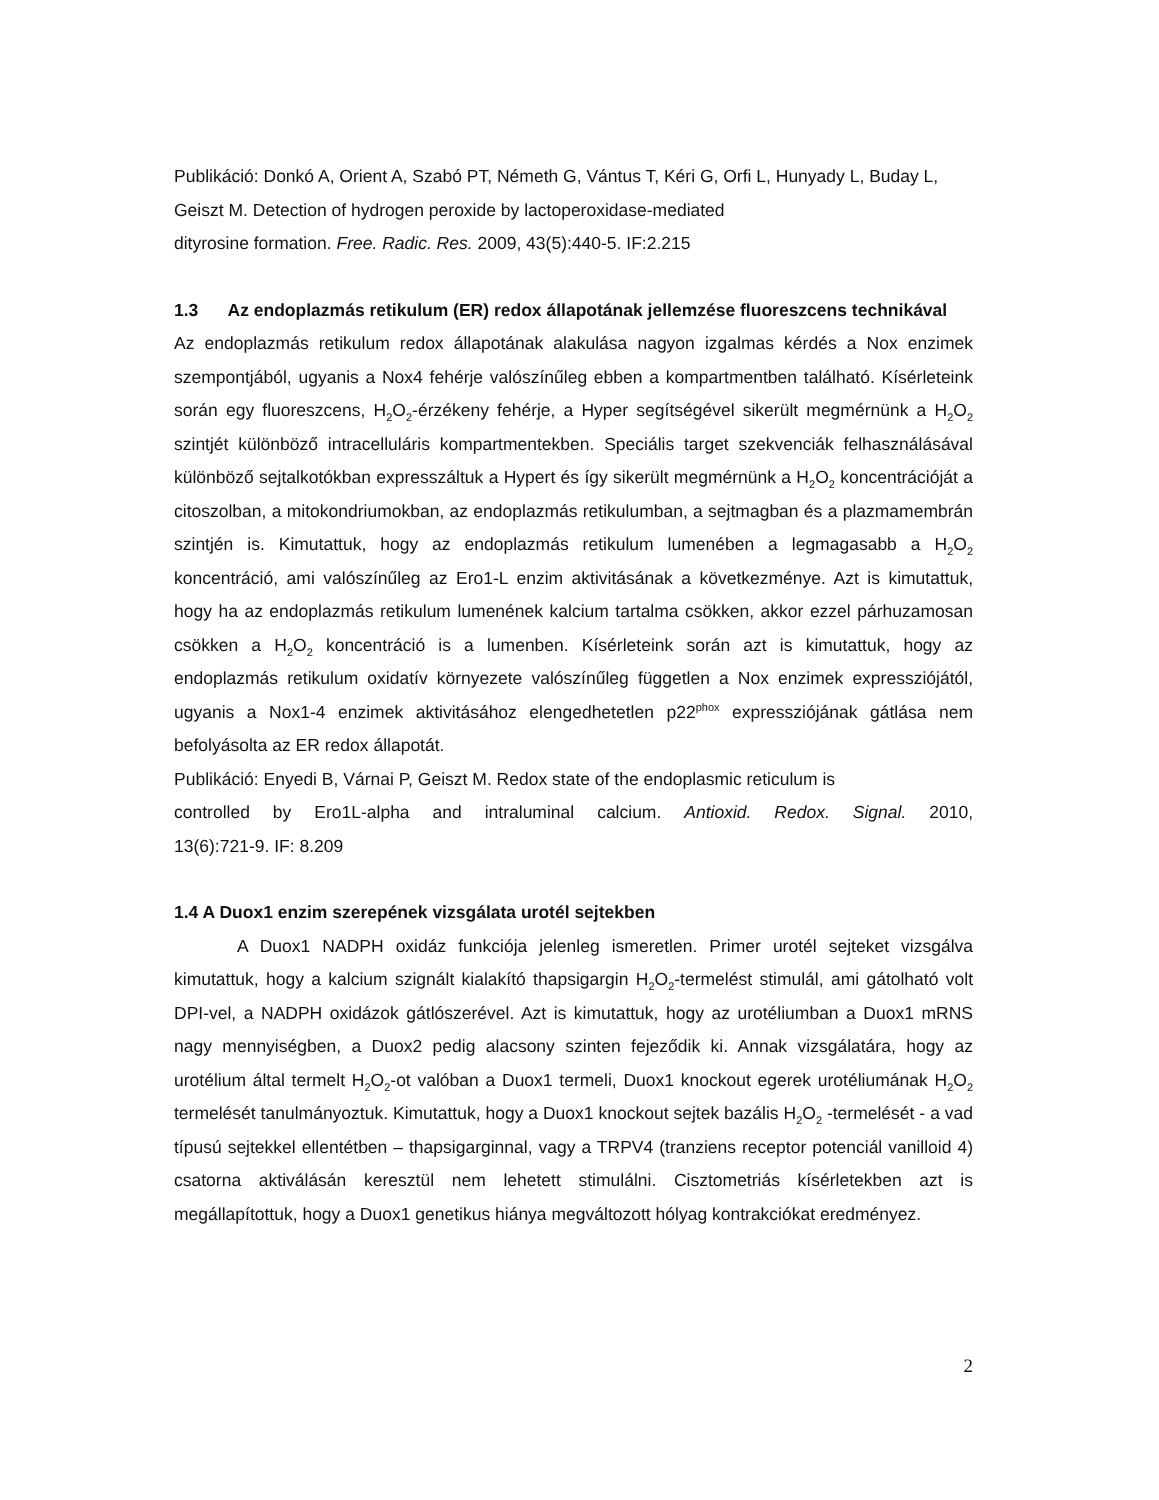Publikáció: Donkó A, Orient A, Szabó PT, Németh G, Vántus T, Kéri G, Orfi L, Hunyady L, Buday L, Geiszt M. Detection of hydrogen peroxide by lactoperoxidase-mediated
dityrosine formation. Free. Radic. Res. 2009, 43(5):440-5. IF:2.215
1.3 Az endoplazmás retikulum (ER) redox állapotának jellemzése fluoreszcens technikával
Az endoplazmás retikulum redox állapotának alakulása nagyon izgalmas kérdés a Nox enzimek szempontjából, ugyanis a Nox4 fehérje valószínűleg ebben a kompartmentben található. Kísérleteink során egy fluoreszcens, H<sub>2</sub>O<sub>2</sub>-érzékeny fehérje, a Hyper segítségével sikerült megmérnünk a H<sub>2</sub>O<sub>2</sub> szintjét különböző intracelluláris kompartmentekben. Speciális target szekvenciák felhasználásával különböző sejtalkotókban expresszáltuk a Hypert és így sikerült megmérnünk a H<sub>2</sub>O<sub>2</sub> koncentrációját a citoszolban, a mitokondriumokban, az endoplazmás retikulumban, a sejtmagban és a plazmamembrán szintjén is. Kimutattuk, hogy az endoplazmás retikulum lumenében a legmagasabb a H<sub>2</sub>O<sub>2</sub> koncentráció, ami valószínűleg az Ero1-L enzim aktivitásának a következménye. Azt is kimutattuk, hogy ha az endoplazmás retikulum lumenének kalcium tartalma csökken, akkor ezzel párhuzamosan csökken a H<sub>2</sub>O<sub>2</sub> koncentráció is a lumenben. Kísérleteink során azt is kimutattuk, hogy az endoplazmás retikulum oxidatív környezete valószínűleg független a Nox enzimek expressziójától, ugyanis a Nox1-4 enzimek aktivitásához elengedhetetlen p22<sup>phox</sup> expressziójának gátlása nem befolyásolta az ER redox állapotát.
Publikáció: Enyedi B, Várnai P, Geiszt M. Redox state of the endoplasmic reticulum is
controlled by Ero1L-alpha and intraluminal calcium. Antioxid. Redox. Signal. 2010,
13(6):721-9. IF: 8.209
1.4 A Duox1 enzim szerepének vizsgálata urotél sejtekben
A Duox1 NADPH oxidáz funkciója jelenleg ismeretlen. Primer urotél sejteket vizsgálva kimutattuk, hogy a kalcium szignált kialakító thapsigargin H<sub>2</sub>O<sub>2</sub>-termelést stimulál, ami gátolható volt DPI-vel, a NADPH oxidázok gátlószerével. Azt is kimutattuk, hogy az urotéliumban a Duox1 mRNS nagy mennyiségben, a Duox2 pedig alacsony szinten fejeződik ki. Annak vizsgálatára, hogy az urotélium által termelt H<sub>2</sub>O<sub>2</sub>-ot valóban a Duox1 termeli, Duox1 knockout egerek urotéliumának H<sub>2</sub>O<sub>2</sub> termelését tanulmányoztuk. Kimutattuk, hogy a Duox1 knockout sejtek bazális H<sub>2</sub>O<sub>2</sub> -termelését - a vad típusú sejtekkel ellentétben – thapsigarginnal, vagy a TRPV4 (tranziens receptor potenciál vanilloid 4) csatorna aktiválásán keresztül nem lehetett stimulálni. Cisztometriás kísérletekben azt is megállapítottuk, hogy a Duox1 genetikus hiánya megváltozott hólyag kontrakciókat eredményez.
2